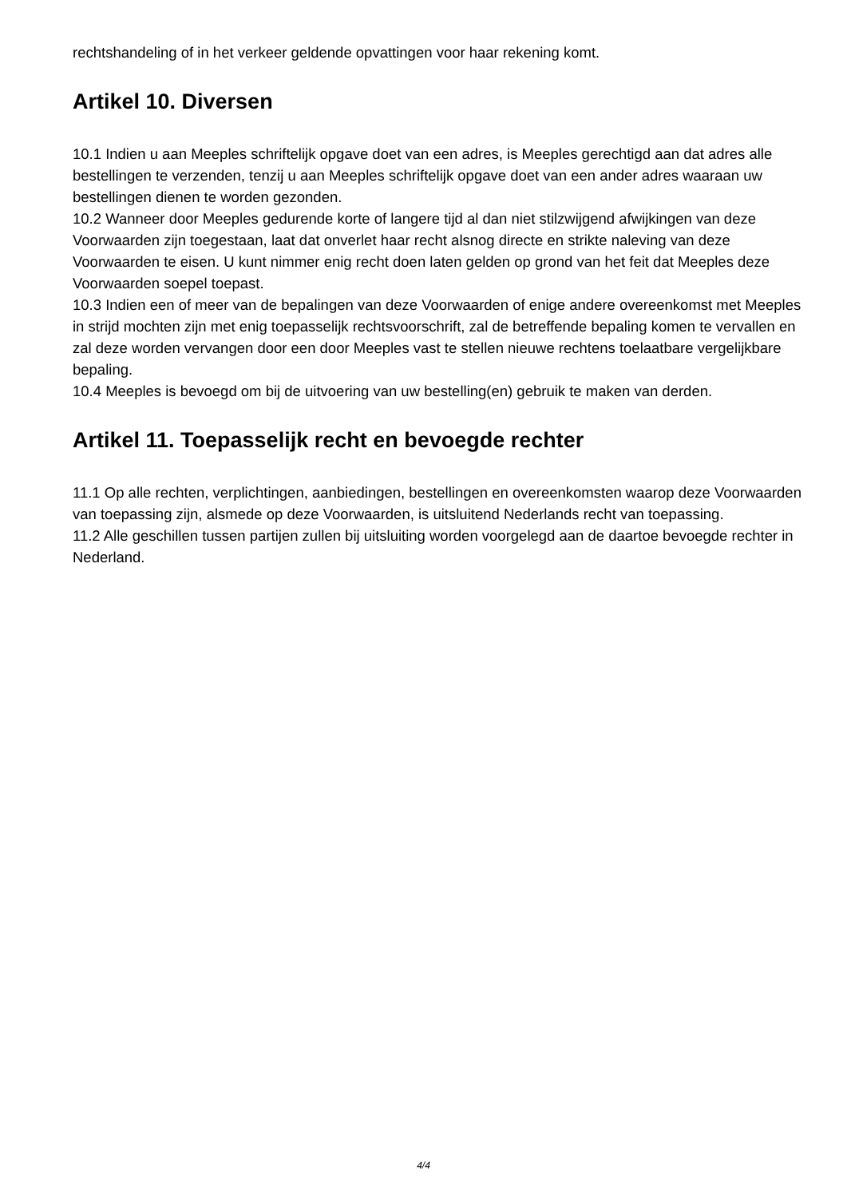rechtshandeling of in het verkeer geldende opvattingen voor haar rekening komt.
Artikel 10. Diversen
10.1 Indien u aan Meeples schriftelijk opgave doet van een adres, is Meeples gerechtigd aan dat adres alle bestellingen te verzenden, tenzij u aan Meeples schriftelijk opgave doet van een ander adres waaraan uw bestellingen dienen te worden gezonden.
10.2 Wanneer door Meeples gedurende korte of langere tijd al dan niet stilzwijgend afwijkingen van deze Voorwaarden zijn toegestaan, laat dat onverlet haar recht alsnog directe en strikte naleving van deze Voorwaarden te eisen. U kunt nimmer enig recht doen laten gelden op grond van het feit dat Meeples deze Voorwaarden soepel toepast.
10.3 Indien een of meer van de bepalingen van deze Voorwaarden of enige andere overeenkomst met Meeples in strijd mochten zijn met enig toepasselijk rechtsvoorschrift, zal de betreffende bepaling komen te vervallen en zal deze worden vervangen door een door Meeples vast te stellen nieuwe rechtens toelaatbare vergelijkbare bepaling.
10.4 Meeples is bevoegd om bij de uitvoering van uw bestelling(en) gebruik te maken van derden.
Artikel 11. Toepasselijk recht en bevoegde rechter
11.1 Op alle rechten, verplichtingen, aanbiedingen, bestellingen en overeenkomsten waarop deze Voorwaarden van toepassing zijn, alsmede op deze Voorwaarden, is uitsluitend Nederlands recht van toepassing.
11.2 Alle geschillen tussen partijen zullen bij uitsluiting worden voorgelegd aan de daartoe bevoegde rechter in Nederland.
4/4